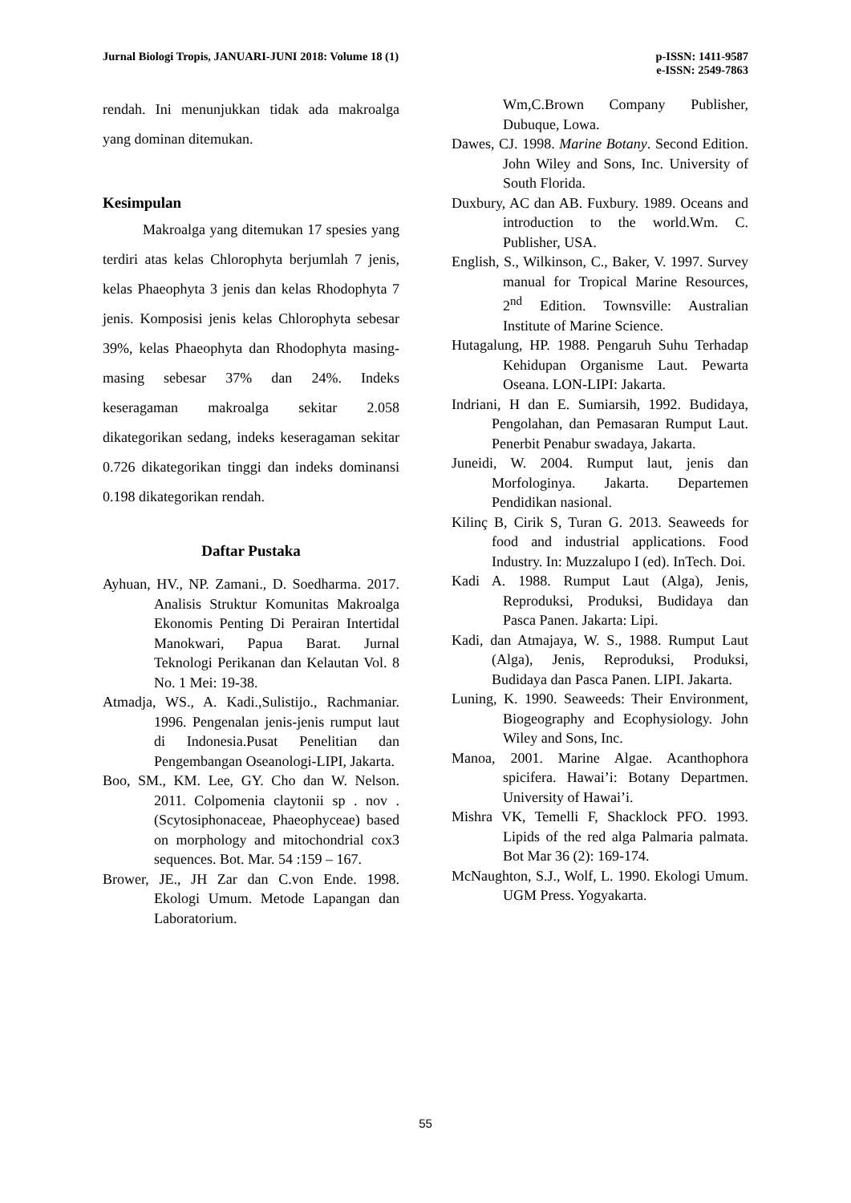Jurnal Biologi Tropis, JANUARI-JUNI 2018: Volume 18 (1)
p-ISSN: 1411-9587
e-ISSN: 2549-7863
rendah. Ini menunjukkan tidak ada makroalga yang dominan ditemukan.
Kesimpulan
Makroalga yang ditemukan 17 spesies yang terdiri atas kelas Chlorophyta berjumlah 7 jenis, kelas Phaeophyta 3 jenis dan kelas Rhodophyta 7 jenis. Komposisi jenis kelas Chlorophyta sebesar 39%, kelas Phaeophyta dan Rhodophyta masing-masing sebesar 37% dan 24%. Indeks keseragaman makroalga sekitar 2.058 dikategorikan sedang, indeks keseragaman sekitar 0.726 dikategorikan tinggi dan indeks dominansi 0.198 dikategorikan rendah.
Daftar Pustaka
Ayhuan, HV., NP. Zamani., D. Soedharma. 2017. Analisis Struktur Komunitas Makroalga Ekonomis Penting Di Perairan Intertidal Manokwari, Papua Barat. Jurnal Teknologi Perikanan dan Kelautan Vol. 8 No. 1 Mei: 19-38.
Atmadja, WS., A. Kadi.,Sulistijo., Rachmaniar. 1996. Pengenalan jenis-jenis rumput laut di Indonesia.Pusat Penelitian dan Pengembangan Oseanologi-LIPI, Jakarta.
Boo, SM., KM. Lee, GY. Cho dan W. Nelson. 2011. Colpomenia claytonii sp . nov . (Scytosiphonaceae, Phaeophyceae) based on morphology and mitochondrial cox3 sequences. Bot. Mar. 54 :159 – 167.
Brower, JE., JH Zar dan C.von Ende. 1998. Ekologi Umum. Metode Lapangan dan Laboratorium.
Wm,C.Brown Company Publisher, Dubuque, Lowa.
Dawes, CJ. 1998. Marine Botany. Second Edition. John Wiley and Sons, Inc. University of South Florida.
Duxbury, AC dan AB. Fuxbury. 1989. Oceans and introduction to the world.Wm. C. Publisher, USA.
English, S., Wilkinson, C., Baker, V. 1997. Survey manual for Tropical Marine Resources, 2<sup>nd</sup> Edition. Townsville: Australian Institute of Marine Science.
Hutagalung, HP. 1988. Pengaruh Suhu Terhadap Kehidupan Organisme Laut. Pewarta Oseana. LON-LIPI: Jakarta.
Indriani, H dan E. Sumiarsih, 1992. Budidaya, Pengolahan, dan Pemasaran Rumput Laut. Penerbit Penabur swadaya, Jakarta.
Juneidi, W. 2004. Rumput laut, jenis dan Morfologinya. Jakarta. Departemen Pendidikan nasional.
Kilinç B, Cirik S, Turan G. 2013. Seaweeds for food and industrial applications. Food Industry. In: Muzzalupo I (ed). InTech. Doi.
Kadi A. 1988. Rumput Laut (Alga), Jenis, Reproduksi, Produksi, Budidaya dan Pasca Panen. Jakarta: Lipi.
Kadi, dan Atmajaya, W. S., 1988. Rumput Laut (Alga), Jenis, Reproduksi, Produksi, Budidaya dan Pasca Panen. LIPI. Jakarta.
Luning, K. 1990. Seaweeds: Their Environment, Biogeography and Ecophysiology. John Wiley and Sons, Inc.
Manoa, 2001. Marine Algae. Acanthophora spicifera. Hawai’i: Botany Departmen. University of Hawai’i.
Mishra VK, Temelli F, Shacklock PFO. 1993. Lipids of the red alga Palmaria palmata. Bot Mar 36 (2): 169-174.
McNaughton, S.J., Wolf, L. 1990. Ekologi Umum. UGM Press. Yogyakarta.
55